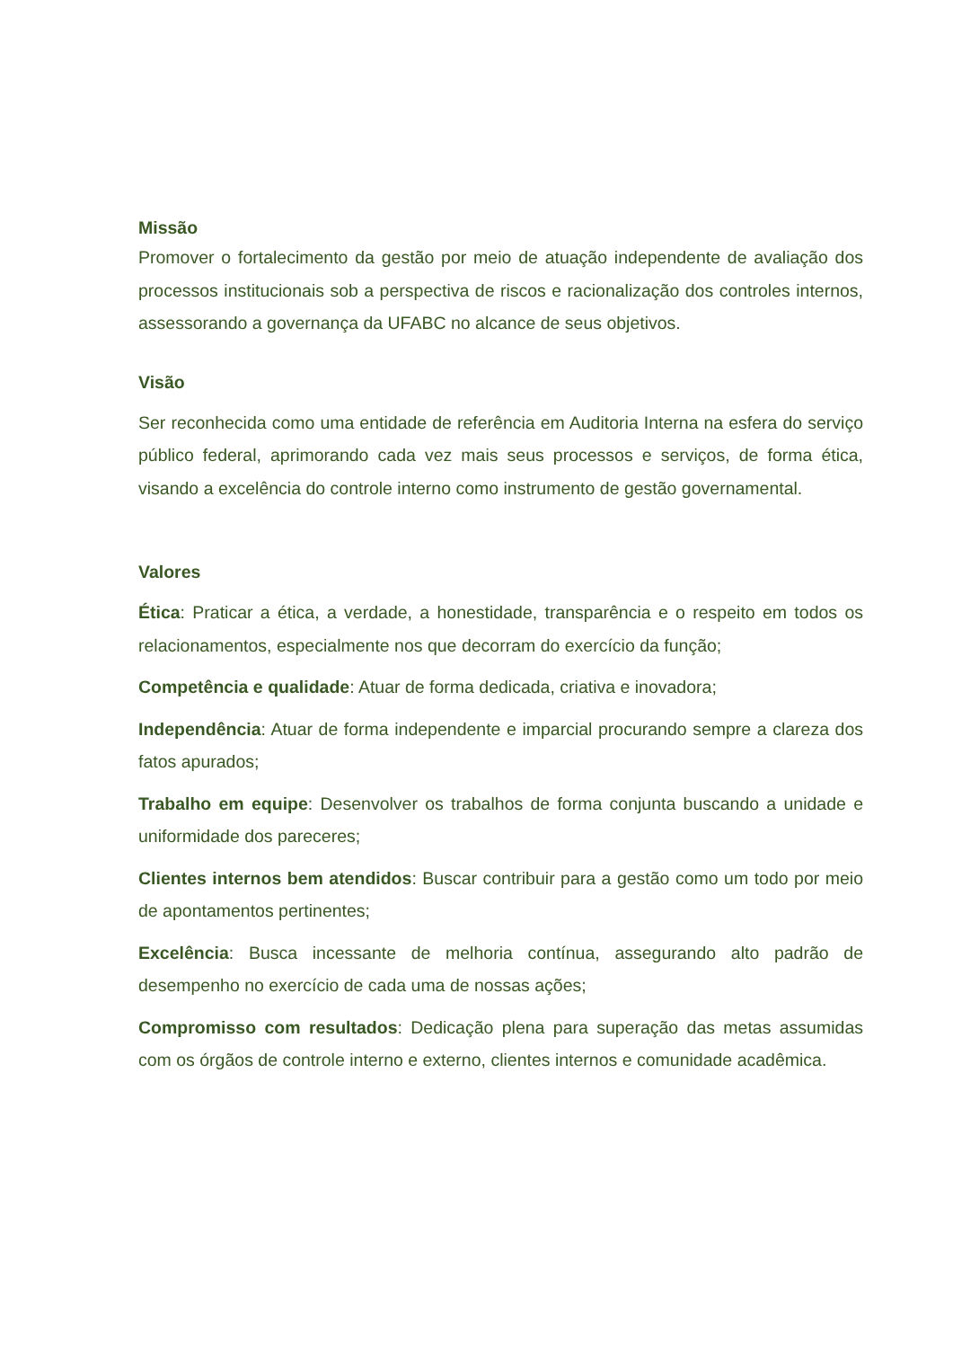Missão
Promover o fortalecimento da gestão por meio de atuação independente de avaliação dos processos institucionais sob a perspectiva de riscos e racionalização dos controles internos, assessorando a governança da UFABC no alcance de seus objetivos.
Visão
Ser reconhecida como uma entidade de referência em Auditoria Interna na esfera do serviço público federal, aprimorando cada vez mais seus processos e serviços, de forma ética, visando a excelência do controle interno como instrumento de gestão governamental.
Valores
Ética: Praticar a ética, a verdade, a honestidade, transparência e o respeito em todos os relacionamentos, especialmente nos que decorram do exercício da função;
Competência e qualidade: Atuar de forma dedicada, criativa e inovadora;
Independência: Atuar de forma independente e imparcial procurando sempre a clareza dos fatos apurados;
Trabalho em equipe: Desenvolver os trabalhos de forma conjunta buscando a unidade e uniformidade dos pareceres;
Clientes internos bem atendidos: Buscar contribuir para a gestão como um todo por meio de apontamentos pertinentes;
Excelência: Busca incessante de melhoria contínua, assegurando alto padrão de desempenho no exercício de cada uma de nossas ações;
Compromisso com resultados: Dedicação plena para superação das metas assumidas com os órgãos de controle interno e externo, clientes internos e comunidade acadêmica.